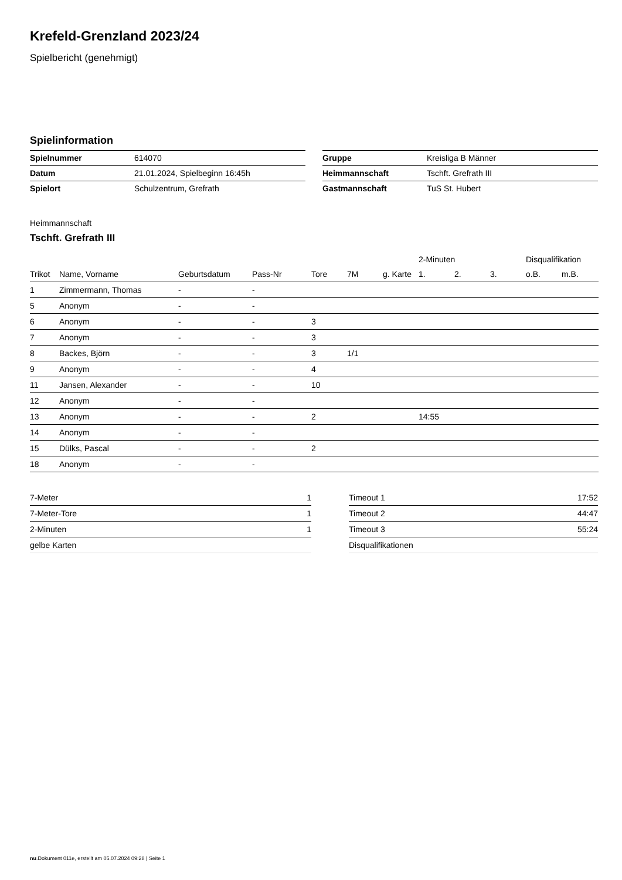Krefeld-Grenzland 2023/24
Spielbericht (genehmigt)
Spielinformation
| Spielnummer | 614070 |
| Datum | 21.01.2024, Spielbeginn 16:45h |
| Spielort | Schulzentrum, Grefrath |
| Gruppe | Kreisliga B Männer |
| Heimmannschaft | Tschft. Grefrath III |
| Gastmannschaft | TuS St. Hubert |
Heimmannschaft
Tschft. Grefrath III
| | | | | | | | 2-Minuten | | | Disqualifikation | |
| --- | --- | --- | --- | --- | --- | --- | --- | --- | --- | --- | --- |
| Trikot | Name, Vorname | Geburtsdatum | Pass-Nr | Tore | 7M | g. Karte | 1. | 2. | 3. | o.B. | m.B. |
| 1 | Zimmermann, Thomas | - | - | | | | | | | | |
| 5 | Anonym | - | - | | | | | | | | |
| 6 | Anonym | - | - | 3 | | | | | | | |
| 7 | Anonym | - | - | 3 | | | | | | | |
| 8 | Backes, Björn | - | - | 3 | 1/1 | | | | | | |
| 9 | Anonym | - | - | 4 | | | | | | | |
| 11 | Jansen, Alexander | - | - | 10 | | | | | | | |
| 12 | Anonym | - | - | | | | | | | | |
| 13 | Anonym | - | - | 2 | | | 14:55 | | | | |
| 14 | Anonym | - | - | | | | | | | | |
| 15 | Dülks, Pascal | - | - | 2 | | | | | | | |
| 18 | Anonym | - | - | | | | | | | | |
| 7-Meter | 1 |
| 7-Meter-Tore | 1 |
| 2-Minuten | 1 |
| gelbe Karten | |
| Timeout 1 | 17:52 |
| Timeout 2 | 44:47 |
| Timeout 3 | 55:24 |
| Disqualifikationen | |
nu.Dokument 011e, erstellt am 05.07.2024 09:28 | Seite 1